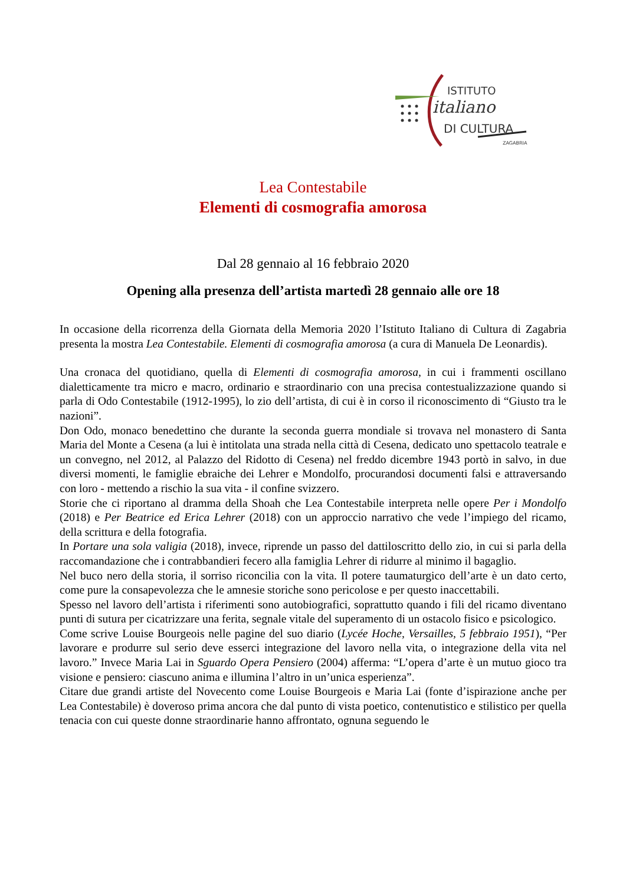ISTITUTO
italiano
DI CULTURA
ZAGABRIA
Lea Contestabile
Elementi di cosmografia amorosa
Dal 28 gennaio al 16 febbraio 2020
Opening alla presenza dell’artista martedì 28 gennaio alle ore 18
In occasione della ricorrenza della Giornata della Memoria 2020 l’Istituto Italiano di Cultura di Zagabria presenta la mostra Lea Contestabile. Elementi di cosmografia amorosa (a cura di Manuela De Leonardis).
Una cronaca del quotidiano, quella di Elementi di cosmografia amorosa, in cui i frammenti oscillano dialetticamente tra micro e macro, ordinario e straordinario con una precisa contestualizzazione quando si parla di Odo Contestabile (1912-1995), lo zio dell’artista, di cui è in corso il riconoscimento di “Giusto tra le nazioni”.
Don Odo, monaco benedettino che durante la seconda guerra mondiale si trovava nel monastero di Santa Maria del Monte a Cesena (a lui è intitolata una strada nella città di Cesena, dedicato uno spettacolo teatrale e un convegno, nel 2012, al Palazzo del Ridotto di Cesena) nel freddo dicembre 1943 portò in salvo, in due diversi momenti, le famiglie ebraiche dei Lehrer e Mondolfo, procurandosi documenti falsi e attraversando con loro - mettendo a rischio la sua vita - il confine svizzero.
Storie che ci riportano al dramma della Shoah che Lea Contestabile interpreta nelle opere Per i Mondolfo (2018) e Per Beatrice ed Erica Lehrer (2018) con un approccio narrativo che vede l’impiego del ricamo, della scrittura e della fotografia.
In Portare una sola valigia (2018), invece, riprende un passo del dattiloscritto dello zio, in cui si parla della raccomandazione che i contrabbandieri fecero alla famiglia Lehrer di ridurre al minimo il bagaglio.
Nel buco nero della storia, il sorriso riconcilia con la vita. Il potere taumaturgico dell’arte è un dato certo, come pure la consapevolezza che le amnesie storiche sono pericolose e per questo inaccettabili.
Spesso nel lavoro dell’artista i riferimenti sono autobiografici, soprattutto quando i fili del ricamo diventano punti di sutura per cicatrizzare una ferita, segnale vitale del superamento di un ostacolo fisico e psicologico.
Come scrive Louise Bourgeois nelle pagine del suo diario (Lycée Hoche, Versailles, 5 febbraio 1951), “Per lavorare e produrre sul serio deve esserci integrazione del lavoro nella vita, o integrazione della vita nel lavoro.” Invece Maria Lai in Sguardo Opera Pensiero (2004) afferma: “L’opera d’arte è un mutuo gioco tra visione e pensiero: ciascuno anima e illumina l’altro in un’unica esperienza”.
Citare due grandi artiste del Novecento come Louise Bourgeois e Maria Lai (fonte d’ispirazione anche per Lea Contestabile) è doveroso prima ancora che dal punto di vista poetico, contenutistico e stilistico per quella tenacia con cui queste donne straordinarie hanno affrontato, ognuna seguendo le